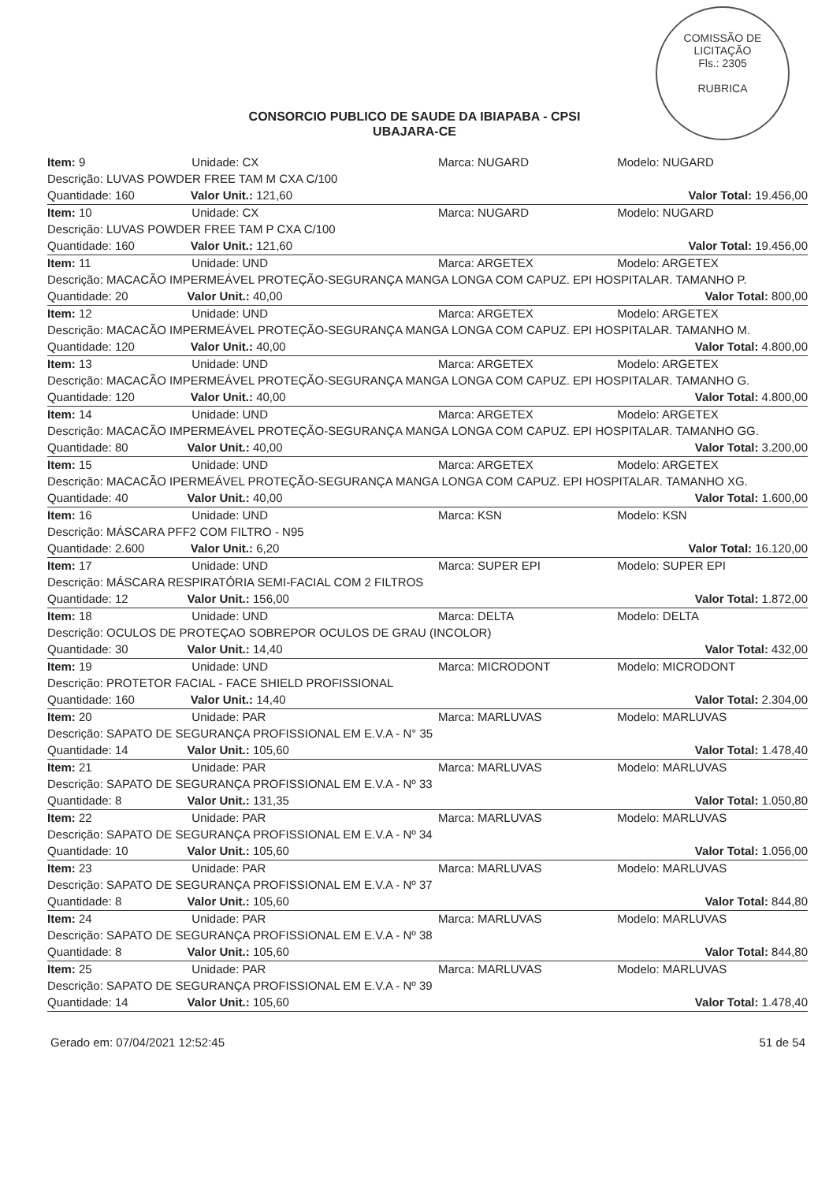COMISSÃO DE LICITAÇÃO
Fls.: 2305
RUBRICA
CONSORCIO PUBLICO DE SAUDE DA IBIAPABA - CPSI
UBAJARA-CE
| Item: 9 | Unidade: CX | Marca: NUGARD | Modelo: NUGARD |
| Descrição: LUVAS POWDER FREE TAM M CXA C/100 | | | |
| Quantidade: 160 Valor Unit.: 121,60 | | | Valor Total: 19.456,00 |
| Item: 10 | Unidade: CX | Marca: NUGARD | Modelo: NUGARD |
| Descrição: LUVAS POWDER FREE TAM P CXA C/100 | | | |
| Quantidade: 160 Valor Unit.: 121,60 | | | Valor Total: 19.456,00 |
| Item: 11 | Unidade: UND | Marca: ARGETEX | Modelo: ARGETEX |
| Descrição: MACACÃO IMPERMEÁVEL PROTEÇÃO-SEGURANÇA MANGA LONGA COM CAPUZ. EPI HOSPITALAR. TAMANHO P. | | | |
| Quantidade: 20 Valor Unit.: 40,00 | | | Valor Total: 800,00 |
| Item: 12 | Unidade: UND | Marca: ARGETEX | Modelo: ARGETEX |
| Descrição: MACACÃO IMPERMEÁVEL PROTEÇÃO-SEGURANÇA MANGA LONGA COM CAPUZ. EPI HOSPITALAR. TAMANHO M. | | | |
| Quantidade: 120 Valor Unit.: 40,00 | | | Valor Total: 4.800,00 |
| Item: 13 | Unidade: UND | Marca: ARGETEX | Modelo: ARGETEX |
| Descrição: MACACÃO IMPERMEÁVEL PROTEÇÃO-SEGURANÇA MANGA LONGA COM CAPUZ. EPI HOSPITALAR. TAMANHO G. | | | |
| Quantidade: 120 Valor Unit.: 40,00 | | | Valor Total: 4.800,00 |
| Item: 14 | Unidade: UND | Marca: ARGETEX | Modelo: ARGETEX |
| Descrição: MACACÃO IMPERMEÁVEL PROTEÇÃO-SEGURANÇA MANGA LONGA COM CAPUZ. EPI HOSPITALAR. TAMANHO GG. | | | |
| Quantidade: 80 Valor Unit.: 40,00 | | | Valor Total: 3.200,00 |
| Item: 15 | Unidade: UND | Marca: ARGETEX | Modelo: ARGETEX |
| Descrição: MACACÃO IPERMEÁVEL PROTEÇÃO-SEGURANÇA MANGA LONGA COM CAPUZ. EPI HOSPITALAR. TAMANHO XG. | | | |
| Quantidade: 40 Valor Unit.: 40,00 | | | Valor Total: 1.600,00 |
| Item: 16 | Unidade: UND | Marca: KSN | Modelo: KSN |
| Descrição: MÁSCARA PFF2 COM FILTRO - N95 | | | |
| Quantidade: 2.600 Valor Unit.: 6,20 | | | Valor Total: 16.120,00 |
| Item: 17 | Unidade: UND | Marca: SUPER EPI | Modelo: SUPER EPI |
| Descrição: MÁSCARA RESPIRATÓRIA SEMI-FACIAL COM 2 FILTROS | | | |
| Quantidade: 12 Valor Unit.: 156,00 | | | Valor Total: 1.872,00 |
| Item: 18 | Unidade: UND | Marca: DELTA | Modelo: DELTA |
| Descrição: OCULOS DE PROTEÇAO SOBREPOR OCULOS DE GRAU (INCOLOR) | | | |
| Quantidade: 30 Valor Unit.: 14,40 | | | Valor Total: 432,00 |
| Item: 19 | Unidade: UND | Marca: MICRODONT | Modelo: MICRODONT |
| Descrição: PROTETOR FACIAL - FACE SHIELD PROFISSIONAL | | | |
| Quantidade: 160 Valor Unit.: 14,40 | | | Valor Total: 2.304,00 |
| Item: 20 | Unidade: PAR | Marca: MARLUVAS | Modelo: MARLUVAS |
| Descrição: SAPATO DE SEGURANÇA PROFISSIONAL EM E.V.A - N° 35 | | | |
| Quantidade: 14 Valor Unit.: 105,60 | | | Valor Total: 1.478,40 |
| Item: 21 | Unidade: PAR | Marca: MARLUVAS | Modelo: MARLUVAS |
| Descrição: SAPATO DE SEGURANÇA PROFISSIONAL EM E.V.A - Nº 33 | | | |
| Quantidade: 8 Valor Unit.: 131,35 | | | Valor Total: 1.050,80 |
| Item: 22 | Unidade: PAR | Marca: MARLUVAS | Modelo: MARLUVAS |
| Descrição: SAPATO DE SEGURANÇA PROFISSIONAL EM E.V.A - Nº 34 | | | |
| Quantidade: 10 Valor Unit.: 105,60 | | | Valor Total: 1.056,00 |
| Item: 23 | Unidade: PAR | Marca: MARLUVAS | Modelo: MARLUVAS |
| Descrição: SAPATO DE SEGURANÇA PROFISSIONAL EM E.V.A - Nº 37 | | | |
| Quantidade: 8 Valor Unit.: 105,60 | | | Valor Total: 844,80 |
| Item: 24 | Unidade: PAR | Marca: MARLUVAS | Modelo: MARLUVAS |
| Descrição: SAPATO DE SEGURANÇA PROFISSIONAL EM E.V.A - Nº 38 | | | |
| Quantidade: 8 Valor Unit.: 105,60 | | | Valor Total: 844,80 |
| Item: 25 | Unidade: PAR | Marca: MARLUVAS | Modelo: MARLUVAS |
| Descrição: SAPATO DE SEGURANÇA PROFISSIONAL EM E.V.A - Nº 39 | | | |
| Quantidade: 14 Valor Unit.: 105,60 | | | Valor Total: 1.478,40 |
Gerado em: 07/04/2021 12:52:45 51 de 54